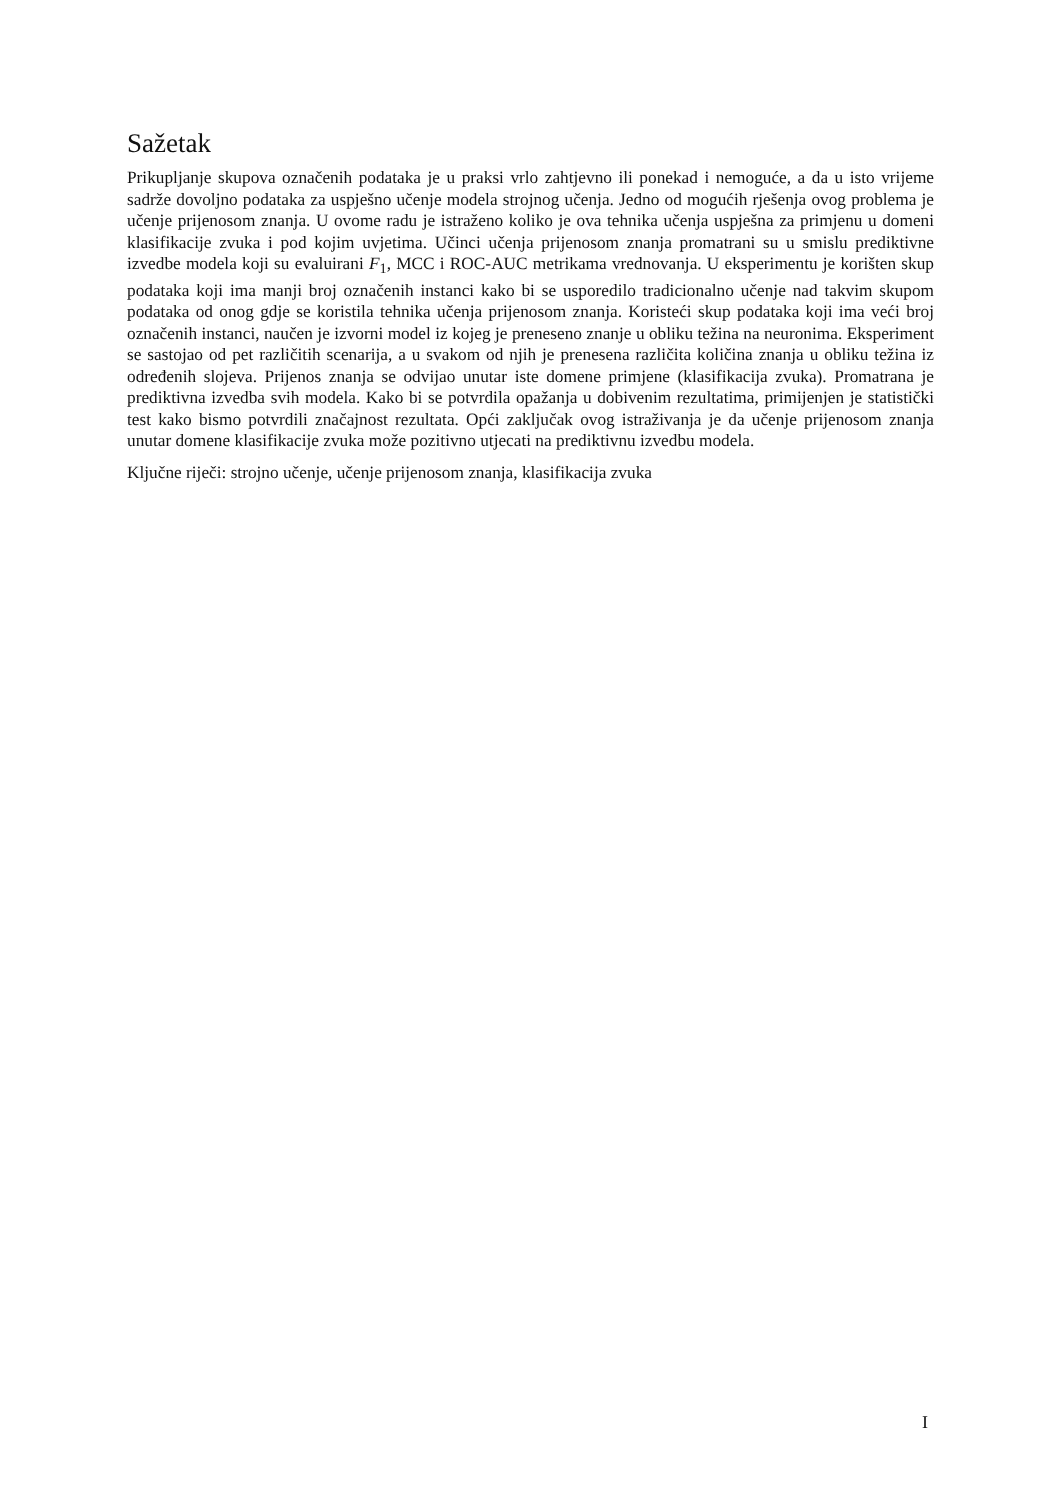Sažetak
Prikupljanje skupova označenih podataka je u praksi vrlo zahtjevno ili ponekad i nemoguće, a da u isto vrijeme sadrže dovoljno podataka za uspješno učenje modela strojnog učenja. Jedno od mogućih rješenja ovog problema je učenje prijenosom znanja. U ovome radu je istraženo koliko je ova tehnika učenja uspješna za primjenu u domeni klasifikacije zvuka i pod kojim uvjetima. Učinci učenja prijenosom znanja promatrani su u smislu prediktivne izvedbe modela koji su evaluirani F<sub>1</sub>, MCC i ROC-AUC metrikama vrednovanja. U eksperimentu je korišten skup podataka koji ima manji broj označenih instanci kako bi se usporedilo tradicionalno učenje nad takvim skupom podataka od onog gdje se koristila tehnika učenja prijenosom znanja. Koristeći skup podataka koji ima veći broj označenih instanci, naučen je izvorni model iz kojeg je preneseno znanje u obliku težina na neuronima. Eksperiment se sastojao od pet različitih scenarija, a u svakom od njih je prenesena različita količina znanja u obliku težina iz određenih slojeva. Prijenos znanja se odvijao unutar iste domene primjene (klasifikacija zvuka). Promatrana je prediktivna izvedba svih modela. Kako bi se potvrdila opažanja u dobivenim rezultatima, primijenjen je statistički test kako bismo potvrdili značajnost rezultata. Opći zaključak ovog istraživanja je da učenje prijenosom znanja unutar domene klasifikacije zvuka može pozitivno utjecati na prediktivnu izvedbu modela.
Ključne riječi: strojno učenje, učenje prijenosom znanja, klasifikacija zvuka
I